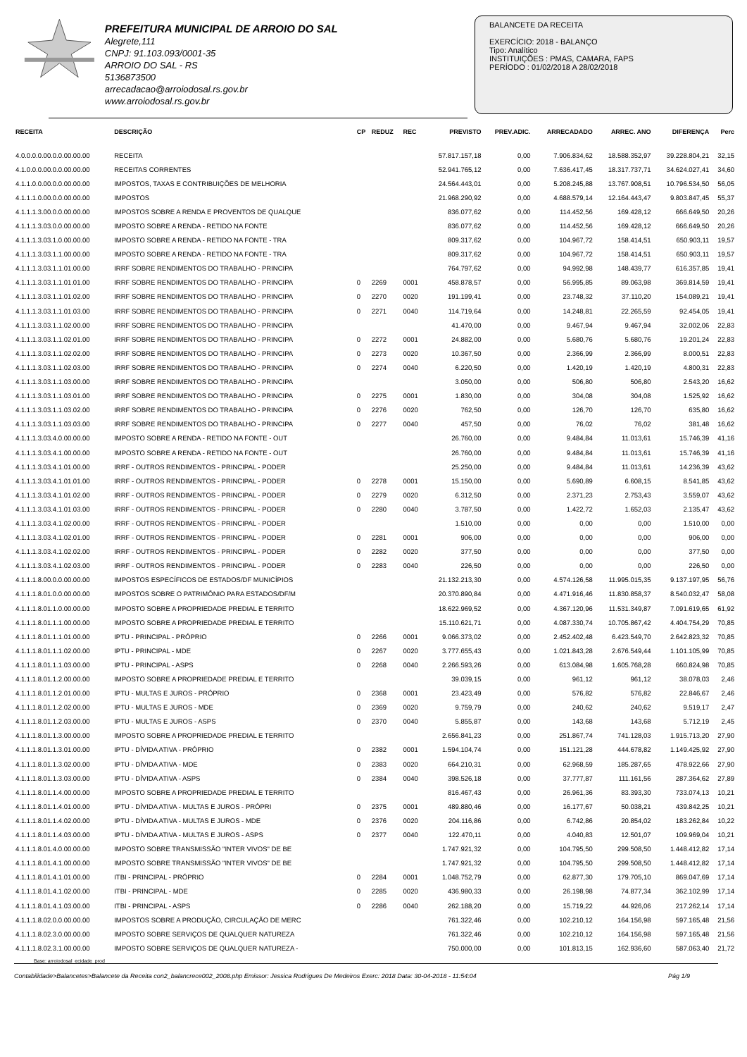PREFEITURA MUNICIPAL DE ARROIO DO SAL
Alegrete,111
CNPJ: 91.103.093/0001-35
ARROIO DO SAL - RS
5136873500
arrecadacao@arroiodosal.rs.gov.br
www.arroiodosal.rs.gov.br
BALANCETE DA RECEITA
EXERCÍCIO: 2018 - BALANÇO
Tipo: Analítico
INSTITUIÇÕES : PMAS, CAMARA, FAPS
PERÍODO : 01/02/2018 A 28/02/2018
| RECEITA | DESCRIÇÃO | CP | REDUZ | REC | PREVISTO | PREV.ADIC. | ARRECADADO | ARREC. ANO | DIFERENÇA | Perc |
| --- | --- | --- | --- | --- | --- | --- | --- | --- | --- | --- |
| 4.0.0.0.0.00.0.0.00.00.00 | RECEITA | | | | 57.817.157,18 | 0,00 | 7.906.834,62 | 18.588.352,97 | 39.228.804,21 | 32,15 |
| 4.1.0.0.0.00.0.0.00.00.00 | RECEITAS CORRENTES | | | | 52.941.765,12 | 0,00 | 7.636.417,45 | 18.317.737,71 | 34.624.027,41 | 34,60 |
| 4.1.1.0.0.00.0.0.00.00.00 | IMPOSTOS, TAXAS E CONTRIBUIÇÕES DE MELHORIA | | | | 24.564.443,01 | 0,00 | 5.208.245,88 | 13.767.908,51 | 10.796.534,50 | 56,05 |
| 4.1.1.1.0.00.0.0.00.00.00 | IMPOSTOS | | | | 21.968.290,92 | 0,00 | 4.688.579,14 | 12.164.443,47 | 9.803.847,45 | 55,37 |
| 4.1.1.1.3.00.0.0.00.00.00 | IMPOSTOS SOBRE A RENDA E PROVENTOS DE QUALQUE | | | | 836.077,62 | 0,00 | 114.452,56 | 169.428,12 | 666.649,50 | 20,26 |
| 4.1.1.1.3.03.0.0.00.00.00 | IMPOSTO SOBRE A RENDA - RETIDO NA FONTE | | | | 836.077,62 | 0,00 | 114.452,56 | 169.428,12 | 666.649,50 | 20,26 |
| 4.1.1.1.3.03.1.0.00.00.00 | IMPOSTO SOBRE A RENDA - RETIDO NA FONTE - TRA | | | | 809.317,62 | 0,00 | 104.967,72 | 158.414,51 | 650.903,11 | 19,57 |
| 4.1.1.1.3.03.1.1.00.00.00 | IMPOSTO SOBRE A RENDA - RETIDO NA FONTE - TRA | | | | 809.317,62 | 0,00 | 104.967,72 | 158.414,51 | 650.903,11 | 19,57 |
| 4.1.1.1.3.03.1.1.01.00.00 | IRRF SOBRE RENDIMENTOS DO TRABALHO - PRINCIPA | | | | 764.797,62 | 0,00 | 94.992,98 | 148.439,77 | 616.357,85 | 19,41 |
| 4.1.1.1.3.03.1.1.01.01.00 | IRRF SOBRE RENDIMENTOS DO TRABALHO - PRINCIPA | 0 | 2269 | 0001 | 458.878,57 | 0,00 | 56.995,85 | 89.063,98 | 369.814,59 | 19,41 |
| 4.1.1.1.3.03.1.1.01.02.00 | IRRF SOBRE RENDIMENTOS DO TRABALHO - PRINCIPA | 0 | 2270 | 0020 | 191.199,41 | 0,00 | 23.748,32 | 37.110,20 | 154.089,21 | 19,41 |
| 4.1.1.1.3.03.1.1.01.03.00 | IRRF SOBRE RENDIMENTOS DO TRABALHO - PRINCIPA | 0 | 2271 | 0040 | 114.719,64 | 0,00 | 14.248,81 | 22.265,59 | 92.454,05 | 19,41 |
| 4.1.1.1.3.03.1.1.02.00.00 | IRRF SOBRE RENDIMENTOS DO TRABALHO - PRINCIPA | | | | 41.470,00 | 0,00 | 9.467,94 | 9.467,94 | 32.002,06 | 22,83 |
| 4.1.1.1.3.03.1.1.02.01.00 | IRRF SOBRE RENDIMENTOS DO TRABALHO - PRINCIPA | 0 | 2272 | 0001 | 24.882,00 | 0,00 | 5.680,76 | 5.680,76 | 19.201,24 | 22,83 |
| 4.1.1.1.3.03.1.1.02.02.00 | IRRF SOBRE RENDIMENTOS DO TRABALHO - PRINCIPA | 0 | 2273 | 0020 | 10.367,50 | 0,00 | 2.366,99 | 2.366,99 | 8.000,51 | 22,83 |
| 4.1.1.1.3.03.1.1.02.03.00 | IRRF SOBRE RENDIMENTOS DO TRABALHO - PRINCIPA | 0 | 2274 | 0040 | 6.220,50 | 0,00 | 1.420,19 | 1.420,19 | 4.800,31 | 22,83 |
| 4.1.1.1.3.03.1.1.03.00.00 | IRRF SOBRE RENDIMENTOS DO TRABALHO - PRINCIPA | | | | 3.050,00 | 0,00 | 506,80 | 506,80 | 2.543,20 | 16,62 |
| 4.1.1.1.3.03.1.1.03.01.00 | IRRF SOBRE RENDIMENTOS DO TRABALHO - PRINCIPA | 0 | 2275 | 0001 | 1.830,00 | 0,00 | 304,08 | 304,08 | 1.525,92 | 16,62 |
| 4.1.1.1.3.03.1.1.03.02.00 | IRRF SOBRE RENDIMENTOS DO TRABALHO - PRINCIPA | 0 | 2276 | 0020 | 762,50 | 0,00 | 126,70 | 126,70 | 635,80 | 16,62 |
| 4.1.1.1.3.03.1.1.03.03.00 | IRRF SOBRE RENDIMENTOS DO TRABALHO - PRINCIPA | 0 | 2277 | 0040 | 457,50 | 0,00 | 76,02 | 76,02 | 381,48 | 16,62 |
| 4.1.1.1.3.03.4.0.00.00.00 | IMPOSTO SOBRE A RENDA - RETIDO NA FONTE - OUT | | | | 26.760,00 | 0,00 | 9.484,84 | 11.013,61 | 15.746,39 | 41,16 |
| 4.1.1.1.3.03.4.1.00.00.00 | IMPOSTO SOBRE A RENDA - RETIDO NA FONTE - OUT | | | | 26.760,00 | 0,00 | 9.484,84 | 11.013,61 | 15.746,39 | 41,16 |
| 4.1.1.1.3.03.4.1.01.00.00 | IRRF - OUTROS RENDIMENTOS - PRINCIPAL - PODER | | | | 25.250,00 | 0,00 | 9.484,84 | 11.013,61 | 14.236,39 | 43,62 |
| 4.1.1.1.3.03.4.1.01.01.00 | IRRF - OUTROS RENDIMENTOS - PRINCIPAL - PODER | 0 | 2278 | 0001 | 15.150,00 | 0,00 | 5.690,89 | 6.608,15 | 8.541,85 | 43,62 |
| 4.1.1.1.3.03.4.1.01.02.00 | IRRF - OUTROS RENDIMENTOS - PRINCIPAL - PODER | 0 | 2279 | 0020 | 6.312,50 | 0,00 | 2.371,23 | 2.753,43 | 3.559,07 | 43,62 |
| 4.1.1.1.3.03.4.1.01.03.00 | IRRF - OUTROS RENDIMENTOS - PRINCIPAL - PODER | 0 | 2280 | 0040 | 3.787,50 | 0,00 | 1.422,72 | 1.652,03 | 2.135,47 | 43,62 |
| 4.1.1.1.3.03.4.1.02.00.00 | IRRF - OUTROS RENDIMENTOS - PRINCIPAL - PODER | | | | 1.510,00 | 0,00 | 0,00 | 0,00 | 1.510,00 | 0,00 |
| 4.1.1.1.3.03.4.1.02.01.00 | IRRF - OUTROS RENDIMENTOS - PRINCIPAL - PODER | 0 | 2281 | 0001 | 906,00 | 0,00 | 0,00 | 0,00 | 906,00 | 0,00 |
| 4.1.1.1.3.03.4.1.02.02.00 | IRRF - OUTROS RENDIMENTOS - PRINCIPAL - PODER | 0 | 2282 | 0020 | 377,50 | 0,00 | 0,00 | 0,00 | 377,50 | 0,00 |
| 4.1.1.1.3.03.4.1.02.03.00 | IRRF - OUTROS RENDIMENTOS - PRINCIPAL - PODER | 0 | 2283 | 0040 | 226,50 | 0,00 | 0,00 | 0,00 | 226,50 | 0,00 |
| 4.1.1.1.8.00.0.0.00.00.00 | IMPOSTOS ESPECÍFICOS DE ESTADOS/DF MUNICÍPIOS | | | | 21.132.213,30 | 0,00 | 4.574.126,58 | 11.995.015,35 | 9.137.197,95 | 56,76 |
| 4.1.1.1.8.01.0.0.00.00.00 | IMPOSTOS SOBRE O PATRIMÔNIO PARA ESTADOS/DF/M | | | | 20.370.890,84 | 0,00 | 4.471.916,46 | 11.830.858,37 | 8.540.032,47 | 58,08 |
| 4.1.1.1.8.01.1.0.00.00.00 | IMPOSTO SOBRE A PROPRIEDADE PREDIAL E TERRITO | | | | 18.622.969,52 | 0,00 | 4.367.120,96 | 11.531.349,87 | 7.091.619,65 | 61,92 |
| 4.1.1.1.8.01.1.1.00.00.00 | IMPOSTO SOBRE A PROPRIEDADE PREDIAL E TERRITO | | | | 15.110.621,71 | 0,00 | 4.087.330,74 | 10.705.867,42 | 4.404.754,29 | 70,85 |
| 4.1.1.1.8.01.1.1.01.00.00 | IPTU - PRINCIPAL - PRÓPRIO | 0 | 2266 | 0001 | 9.066.373,02 | 0,00 | 2.452.402,48 | 6.423.549,70 | 2.642.823,32 | 70,85 |
| 4.1.1.1.8.01.1.1.02.00.00 | IPTU - PRINCIPAL - MDE | 0 | 2267 | 0020 | 3.777.655,43 | 0,00 | 1.021.843,28 | 2.676.549,44 | 1.101.105,99 | 70,85 |
| 4.1.1.1.8.01.1.1.03.00.00 | IPTU - PRINCIPAL - ASPS | 0 | 2268 | 0040 | 2.266.593,26 | 0,00 | 613.084,98 | 1.605.768,28 | 660.824,98 | 70,85 |
| 4.1.1.1.8.01.1.2.00.00.00 | IMPOSTO SOBRE A PROPRIEDADE PREDIAL E TERRITO | | | | 39.039,15 | 0,00 | 961,12 | 961,12 | 38.078,03 | 2,46 |
| 4.1.1.1.8.01.1.2.01.00.00 | IPTU - MULTAS E JUROS - PRÓPRIO | 0 | 2368 | 0001 | 23.423,49 | 0,00 | 576,82 | 576,82 | 22.846,67 | 2,46 |
| 4.1.1.1.8.01.1.2.02.00.00 | IPTU - MULTAS E JUROS - MDE | 0 | 2369 | 0020 | 9.759,79 | 0,00 | 240,62 | 240,62 | 9.519,17 | 2,47 |
| 4.1.1.1.8.01.1.2.03.00.00 | IPTU - MULTAS E JUROS - ASPS | 0 | 2370 | 0040 | 5.855,87 | 0,00 | 143,68 | 143,68 | 5.712,19 | 2,45 |
| 4.1.1.1.8.01.1.3.00.00.00 | IMPOSTO SOBRE A PROPRIEDADE PREDIAL E TERRITO | | | | 2.656.841,23 | 0,00 | 251.867,74 | 741.128,03 | 1.915.713,20 | 27,90 |
| 4.1.1.1.8.01.1.3.01.00.00 | IPTU - DÍVIDA ATIVA - PRÓPRIO | 0 | 2382 | 0001 | 1.594.104,74 | 0,00 | 151.121,28 | 444.678,82 | 1.149.425,92 | 27,90 |
| 4.1.1.1.8.01.1.3.02.00.00 | IPTU - DÍVIDA ATIVA - MDE | 0 | 2383 | 0020 | 664.210,31 | 0,00 | 62.968,59 | 185.287,65 | 478.922,66 | 27,90 |
| 4.1.1.1.8.01.1.3.03.00.00 | IPTU - DÍVIDA ATIVA - ASPS | 0 | 2384 | 0040 | 398.526,18 | 0,00 | 37.777,87 | 111.161,56 | 287.364,62 | 27,89 |
| 4.1.1.1.8.01.1.4.00.00.00 | IMPOSTO SOBRE A PROPRIEDADE PREDIAL E TERRITO | | | | 816.467,43 | 0,00 | 26.961,36 | 83.393,30 | 733.074,13 | 10,21 |
| 4.1.1.1.8.01.1.4.01.00.00 | IPTU - DÍVIDA ATIVA - MULTAS E JUROS - PRÓPRI | 0 | 2375 | 0001 | 489.880,46 | 0,00 | 16.177,67 | 50.038,21 | 439.842,25 | 10,21 |
| 4.1.1.1.8.01.1.4.02.00.00 | IPTU - DÍVIDA ATIVA - MULTAS E JUROS - MDE | 0 | 2376 | 0020 | 204.116,86 | 0,00 | 6.742,86 | 20.854,02 | 183.262,84 | 10,22 |
| 4.1.1.1.8.01.1.4.03.00.00 | IPTU - DÍVIDA ATIVA - MULTAS E JUROS - ASPS | 0 | 2377 | 0040 | 122.470,11 | 0,00 | 4.040,83 | 12.501,07 | 109.969,04 | 10,21 |
| 4.1.1.1.8.01.4.0.00.00.00 | IMPOSTO SOBRE TRANSMISSÃO "INTER VIVOS" DE BE | | | | 1.747.921,32 | 0,00 | 104.795,50 | 299.508,50 | 1.448.412,82 | 17,14 |
| 4.1.1.1.8.01.4.1.00.00.00 | IMPOSTO SOBRE TRANSMISSÃO "INTER VIVOS" DE BE | | | | 1.747.921,32 | 0,00 | 104.795,50 | 299.508,50 | 1.448.412,82 | 17,14 |
| 4.1.1.1.8.01.4.1.01.00.00 | ITBI - PRINCIPAL - PRÓPRIO | 0 | 2284 | 0001 | 1.048.752,79 | 0,00 | 62.877,30 | 179.705,10 | 869.047,69 | 17,14 |
| 4.1.1.1.8.01.4.1.02.00.00 | ITBI - PRINCIPAL - MDE | 0 | 2285 | 0020 | 436.980,33 | 0,00 | 26.198,98 | 74.877,34 | 362.102,99 | 17,14 |
| 4.1.1.1.8.01.4.1.03.00.00 | ITBI - PRINCIPAL - ASPS | 0 | 2286 | 0040 | 262.188,20 | 0,00 | 15.719,22 | 44.926,06 | 217.262,14 | 17,14 |
| 4.1.1.1.8.02.0.0.00.00.00 | IMPOSTOS SOBRE A PRODUÇÃO, CIRCULAÇÃO DE MERC | | | | 761.322,46 | 0,00 | 102.210,12 | 164.156,98 | 597.165,48 | 21,56 |
| 4.1.1.1.8.02.3.0.00.00.00 | IMPOSTO SOBRE SERVIÇOS DE QUALQUER NATUREZA | | | | 761.322,46 | 0,00 | 102.210,12 | 164.156,98 | 597.165,48 | 21,56 |
| 4.1.1.1.8.02.3.1.00.00.00 | IMPOSTO SOBRE SERVIÇOS DE QUALQUER NATUREZA - | | | | 750.000,00 | 0,00 | 101.813,15 | 162.936,60 | 587.063,40 | 21,72 |
Base: arroiodosal_ecidade_prod
Contabilidade>Balancetes>Balancete da Receita con2_balancrece002_2008.php Emissor: Jessica Rodrigues De Medeiros Exerc: 2018 Data: 30-04-2018 - 11:54:04 Pág 1/9